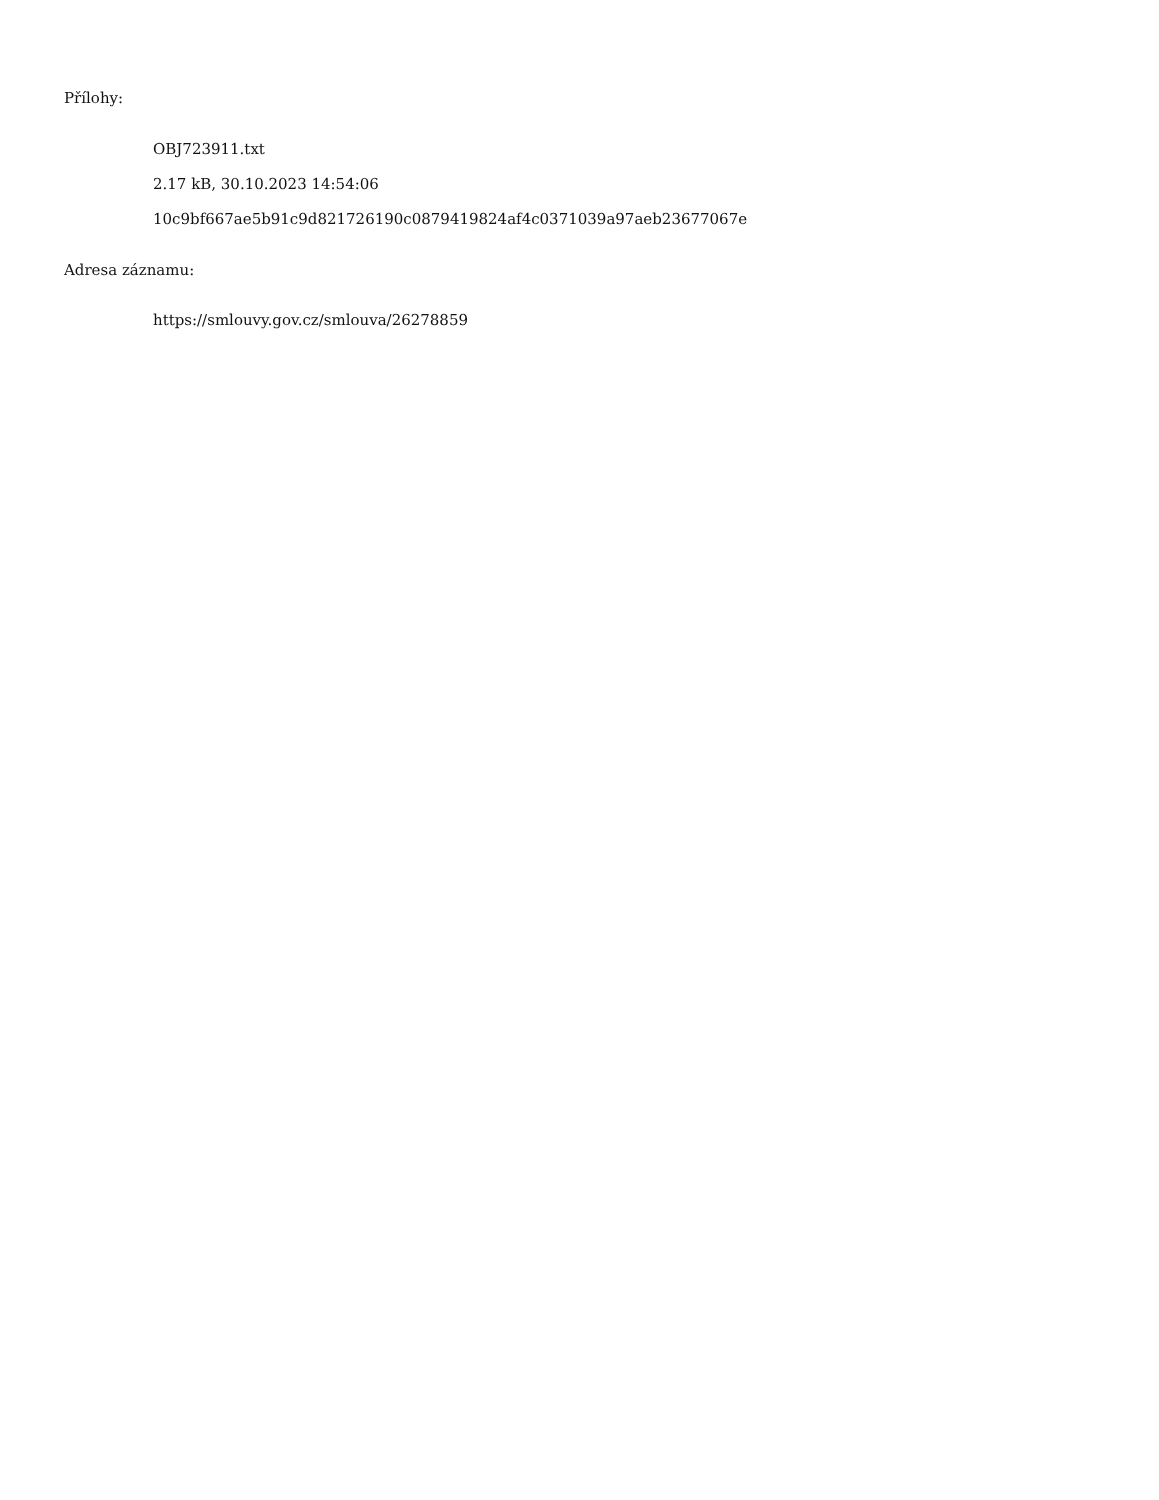Přílohy:
OBJ723911.txt
2.17 kB, 30.10.2023 14:54:06
10c9bf667ae5b91c9d821726190c0879419824af4c0371039a97aeb23677067e
Adresa záznamu:
https://smlouvy.gov.cz/smlouva/26278859